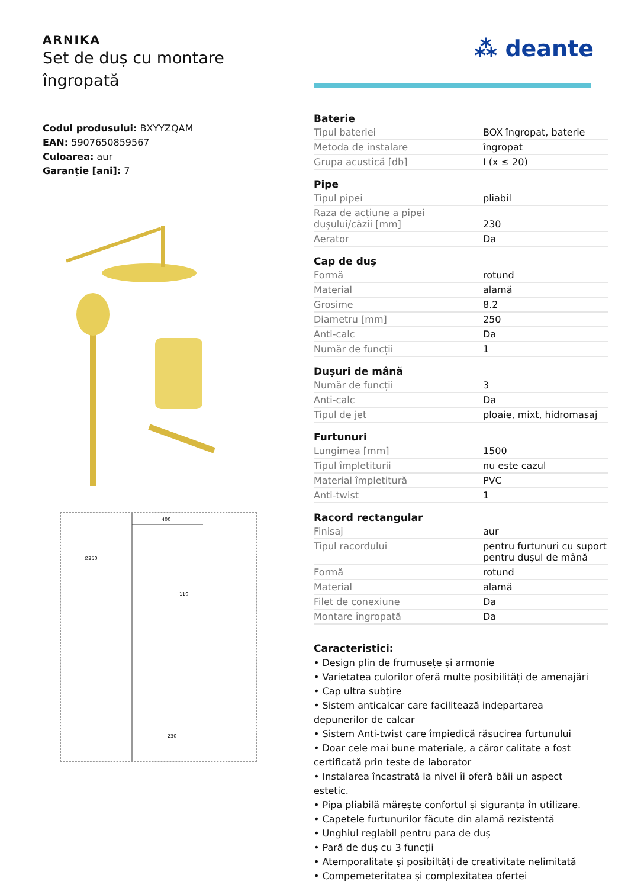ARNIKA
Set de duș cu montare
îngropată
Codul produsului: BXYYZQAM
EAN: 5907650859567
Culoarea: aur
Garanție [ani]: 7
400
Ø250
110
230
⁂ deante
| Baterie | |
| --- | --- |
| Tipul bateriei | BOX îngropat, baterie |
| Metoda de instalare | îngropat |
| Grupa acustică [db] | I (x ≤ 20) |
| Pipe | |
| Tipul pipei | pliabil |
| Raza de acțiune a pipei dușului/căzii [mm] | 230 |
| Aerator | Da |
| Cap de duș | |
| Formă | rotund |
| Material | alamă |
| Grosime | 8.2 |
| Diametru [mm] | 250 |
| Anti-calc | Da |
| Număr de funcții | 1 |
| Dușuri de mână | |
| Număr de funcții | 3 |
| Anti-calc | Da |
| Tipul de jet | ploaie, mixt, hidromasaj |
| Furtunuri | |
| Lungimea [mm] | 1500 |
| Tipul împletiturii | nu este cazul |
| Material împletitură | PVC |
| Anti-twist | 1 |
| Racord rectangular | |
| Finisaj | aur |
| Tipul racordului | pentru furtunuri cu suport pentru dușul de mână |
| Formă | rotund |
| Material | alamă |
| Filet de conexiune | Da |
| Montare îngropată | Da |
Caracteristici:
• Design plin de frumusețe și armonie
• Varietatea culorilor oferă multe posibilități de amenajări
• Cap ultra subțire
• Sistem anticalcar care facilitează indepartarea depunerilor de calcar
• Sistem Anti-twist care împiedică răsucirea furtunului
• Doar cele mai bune materiale, a căror calitate a fost certificată prin teste de laborator
• Instalarea încastrată la nivel îi oferă băii un aspect estetic.
• Pipa pliabilă mărește confortul și siguranța în utilizare.
• Capetele furtunurilor făcute din alamă rezistentă
• Unghiul reglabil pentru para de duș
• Pară de duș cu 3 funcții
• Atemporalitate și posibiltăți de creativitate nelimitată
• Compemeteritatea și complexitatea ofertei